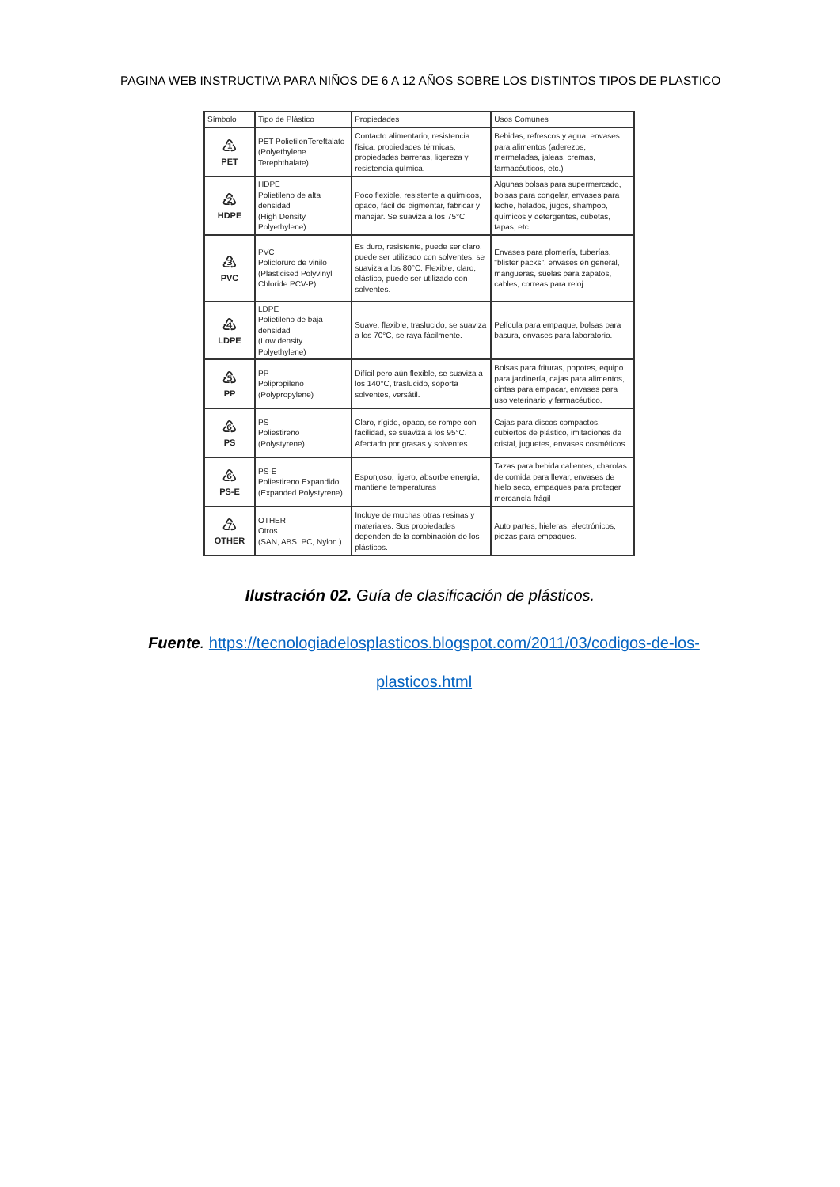PAGINA WEB INSTRUCTIVA PARA NIÑOS DE 6 A 12 AÑOS SOBRE LOS DISTINTOS TIPOS DE PLASTICO
| Símbolo | Tipo de Plástico | Propiedades | Usos Comunes |
| --- | --- | --- | --- |
| ♳ PET | PET PolietilenTereftalato (Polyethylene Terephthalate) | Contacto alimentario, resistencia física, propiedades térmicas, propiedades barreras, ligereza y resistencia química. | Bebidas, refrescos y agua, envases para alimentos (aderezos, mermeladas, jaleas, cremas, farmacéuticos, etc.) |
| ♴ HDPE | HDPE Polietileno de alta densidad (High Density Polyethylene) | Poco flexible, resistente a químicos, opaco, fácil de pigmentar, fabricar y manejar. Se suaviza a los 75°C | Algunas bolsas para supermercado, bolsas para congelar, envases para leche, helados, jugos, shampoo, químicos y detergentes, cubetas, tapas, etc. |
| ♵ PVC | PVC Policloruro de vinilo (Plasticised Polyvinyl Chloride PCV-P) | Es duro, resistente, puede ser claro, puede ser utilizado con solventes, se suaviza a los 80°C. Flexible, claro, elástico, puede ser utilizado con solventes. | Envases para plomería, tuberías, "blister packs", envases en general, mangueras, suelas para zapatos, cables, correas para reloj. |
| ♶ LDPE | LDPE Polietileno de baja densidad (Low density Polyethylene) | Suave, flexible, traslucido, se suaviza a los 70°C, se raya fácilmente. | Película para empaque, bolsas para basura, envases para laboratorio. |
| ♷ PP | PP Polipropileno (Polypropylene) | Difícil pero aún flexible, se suaviza a los 140°C, traslucido, soporta solventes, versátil. | Bolsas para frituras, popotes, equipo para jardinería, cajas para alimentos, cintas para empacar, envases para uso veterinario y farmacéutico. |
| ♸ PS | PS Poliestireno (Polystyrene) | Claro, rígido, opaco, se rompe con facilidad, se suaviza a los 95°C. Afectado por grasas y solventes. | Cajas para discos compactos, cubiertos de plástico, imitaciones de cristal, juguetes, envases cosméticos. |
| ♸ PS-E | PS-E Poliestireno Expandido (Expanded Polystyrene) | Esponjoso, ligero, absorbe energía, mantiene temperaturas | Tazas para bebida calientes, charolas de comida para llevar, envases de hielo seco, empaques para proteger mercancía frágil |
| ♹ OTHER | OTHER Otros (SAN, ABS, PC, Nylon ) | Incluye de muchas otras resinas y materiales. Sus propiedades dependen de la combinación de los plásticos. | Auto partes, hieleras, electrónicos, piezas para empaques. |
Ilustración 02. Guía de clasificación de plásticos.
Fuente. https://tecnologiadelosplasticos.blogspot.com/2011/03/codigos-de-los-plasticos.html